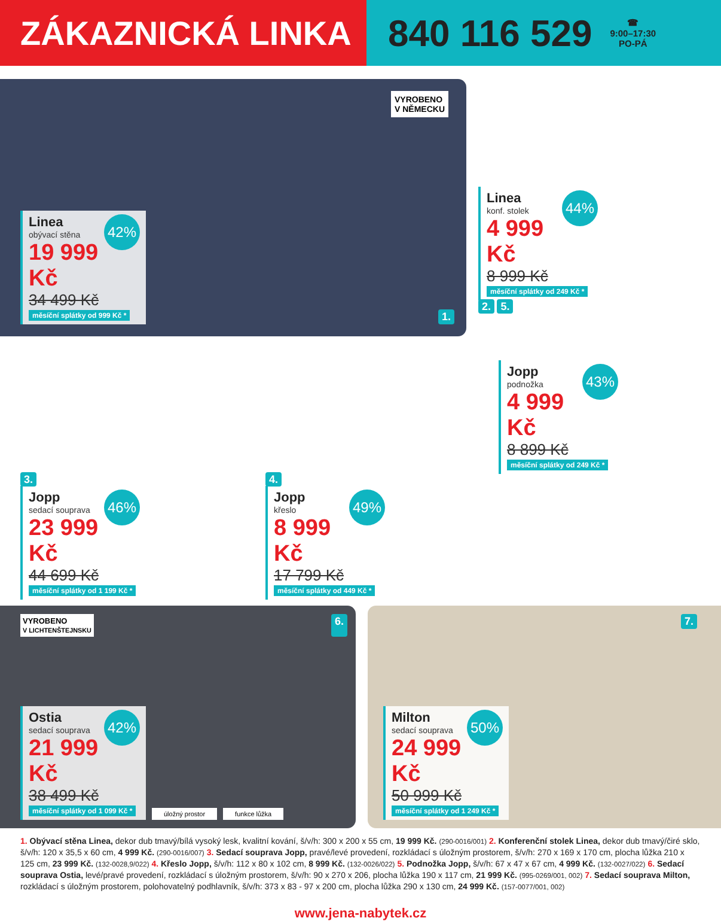ZÁKAZNICKÁ LINKA 840 116 529 ☎
9:00–17:30
PO-PÁ
VYROBENO
V NĚMECKU
42%
Linea
obývací stěna
19 999 Kč
34 499 Kč
měsíční splátky od 999 Kč *
1.
44%
Linea
konf. stolek
4 999 Kč
8 999 Kč
měsíční splátky od 249 Kč *
2. 5.
3.
46%
Jopp
sedací souprava
23 999 Kč
44 699 Kč
měsíční splátky od 1 199 Kč *
4.
49%
Jopp
křeslo
8 999 Kč
17 799 Kč
měsíční splátky od 449 Kč *
43%
Jopp
podnožka
4 999 Kč
8 899 Kč
měsíční splátky od 249 Kč *
VYROBENO
V LICHTENŠTEJNSKU 6.
42%
Ostia
sedací souprava
21 999 Kč
38 499 Kč
měsíční splátky od 1 099 Kč *
úložný prostor funkce lůžka
7.
50%
Milton
sedací souprava
24 999 Kč
50 999 Kč
měsíční splátky od 1 249 Kč *
1. Obývací stěna Linea, dekor dub tmavý/bílá vysoký lesk, kvalitní kování, š/v/h: 300 x 200 x 55 cm, 19 999 Kč. (290-0016/001) 2. Konferenční stolek Linea, dekor dub tmavý/čiré sklo, š/v/h: 120 x 35,5 x 60 cm, 4 999 Kč. (290-0016/007) 3. Sedací souprava Jopp, pravé/levé provedení, rozkládací s úložným prostorem, š/v/h: 270 x 169 x 170 cm, plocha lůžka 210 x 125 cm, 23 999 Kč. (132-0028,9/022) 4. Křeslo Jopp, š/v/h: 112 x 80 x 102 cm, 8 999 Kč. (132-0026/022) 5. Podnožka Jopp, š/v/h: 67 x 47 x 67 cm, 4 999 Kč. (132-0027/022) 6. Sedací souprava Ostia, levé/pravé provedení, rozkládací s úložným prostorem, š/v/h: 90 x 270 x 206, plocha lůžka 190 x 117 cm, 21 999 Kč. (995-0269/001, 002) 7. Sedací souprava Milton, rozkládací s úložným prostorem, polohovatelný podhlavník, š/v/h: 373 x 83 - 97 x 200 cm, plocha lůžka 290 x 130 cm, 24 999 Kč. (157-0077/001, 002)
www.jena-nabytek.cz